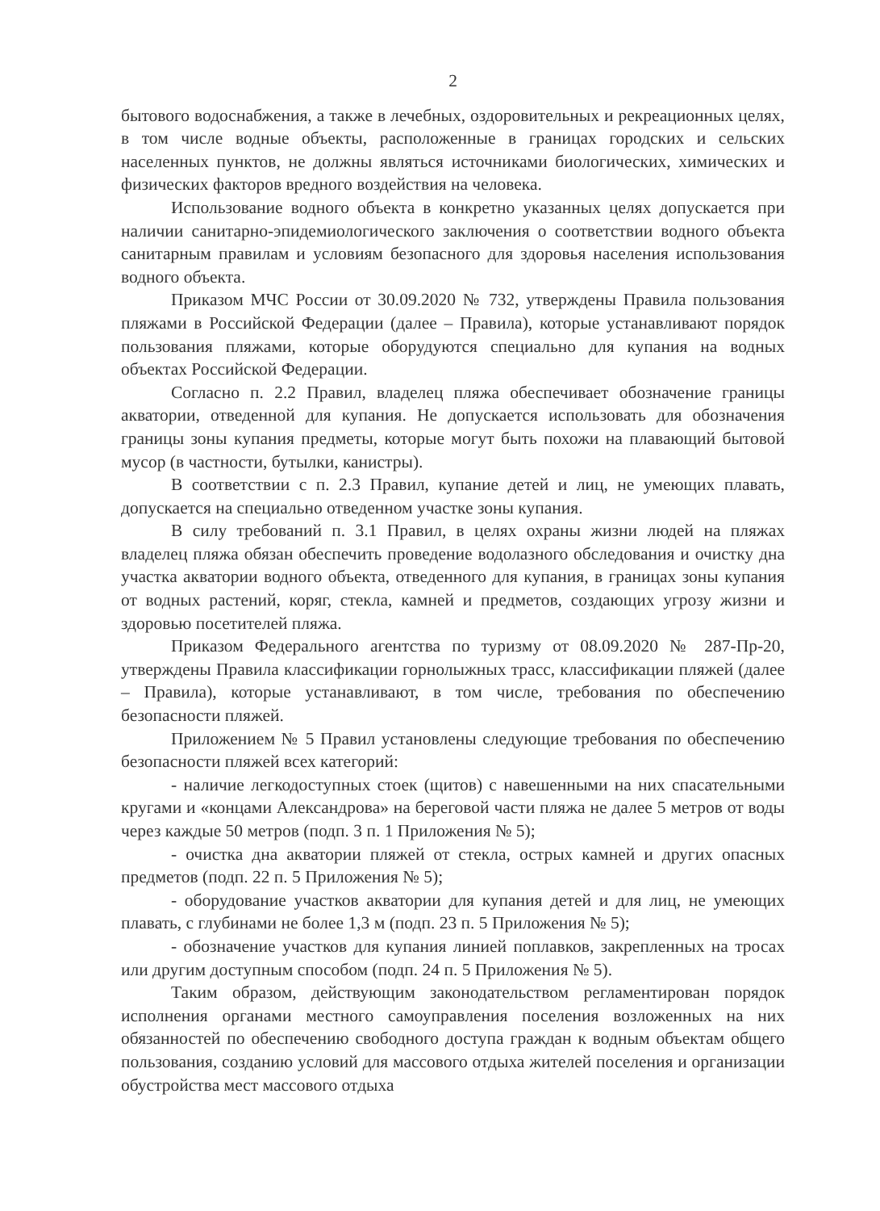2
бытового водоснабжения, а также в лечебных, оздоровительных и рекреационных целях, в том числе водные объекты, расположенные в границах городских и сельских населенных пунктов, не должны являться источниками биологических, химических и физических факторов вредного воздействия на человека.
Использование водного объекта в конкретно указанных целях допускается при наличии санитарно-эпидемиологического заключения о соответствии водного объекта санитарным правилам и условиям безопасного для здоровья населения использования водного объекта.
Приказом МЧС России от 30.09.2020 № 732, утверждены Правила пользования пляжами в Российской Федерации (далее – Правила), которые устанавливают порядок пользования пляжами, которые оборудуются специально для купания на водных объектах Российской Федерации.
Согласно п. 2.2 Правил, владелец пляжа обеспечивает обозначение границы акватории, отведенной для купания. Не допускается использовать для обозначения границы зоны купания предметы, которые могут быть похожи на плавающий бытовой мусор (в частности, бутылки, канистры).
В соответствии с п. 2.3 Правил, купание детей и лиц, не умеющих плавать, допускается на специально отведенном участке зоны купания.
В силу требований п. 3.1 Правил, в целях охраны жизни людей на пляжах владелец пляжа обязан обеспечить проведение водолазного обследования и очистку дна участка акватории водного объекта, отведенного для купания, в границах зоны купания от водных растений, коряг, стекла, камней и предметов, создающих угрозу жизни и здоровью посетителей пляжа.
Приказом Федерального агентства по туризму от 08.09.2020 № 287-Пр-20, утверждены Правила классификации горнолыжных трасс, классификации пляжей (далее – Правила), которые устанавливают, в том числе, требования по обеспечению безопасности пляжей.
Приложением № 5 Правил установлены следующие требования по обеспечению безопасности пляжей всех категорий:
- наличие легкодоступных стоек (щитов) с навешенными на них спасательными кругами и «концами Александрова» на береговой части пляжа не далее 5 метров от воды через каждые 50 метров (подп. 3 п. 1 Приложения № 5);
- очистка дна акватории пляжей от стекла, острых камней и других опасных предметов (подп. 22 п. 5 Приложения № 5);
- оборудование участков акватории для купания детей и для лиц, не умеющих плавать, с глубинами не более 1,3 м (подп. 23 п. 5 Приложения № 5);
- обозначение участков для купания линией поплавков, закрепленных на тросах или другим доступным способом (подп. 24 п. 5 Приложения № 5).
Таким образом, действующим законодательством регламентирован порядок исполнения органами местного самоуправления поселения возложенных на них обязанностей по обеспечению свободного доступа граждан к водным объектам общего пользования, созданию условий для массового отдыха жителей поселения и организации обустройства мест массового отдыха